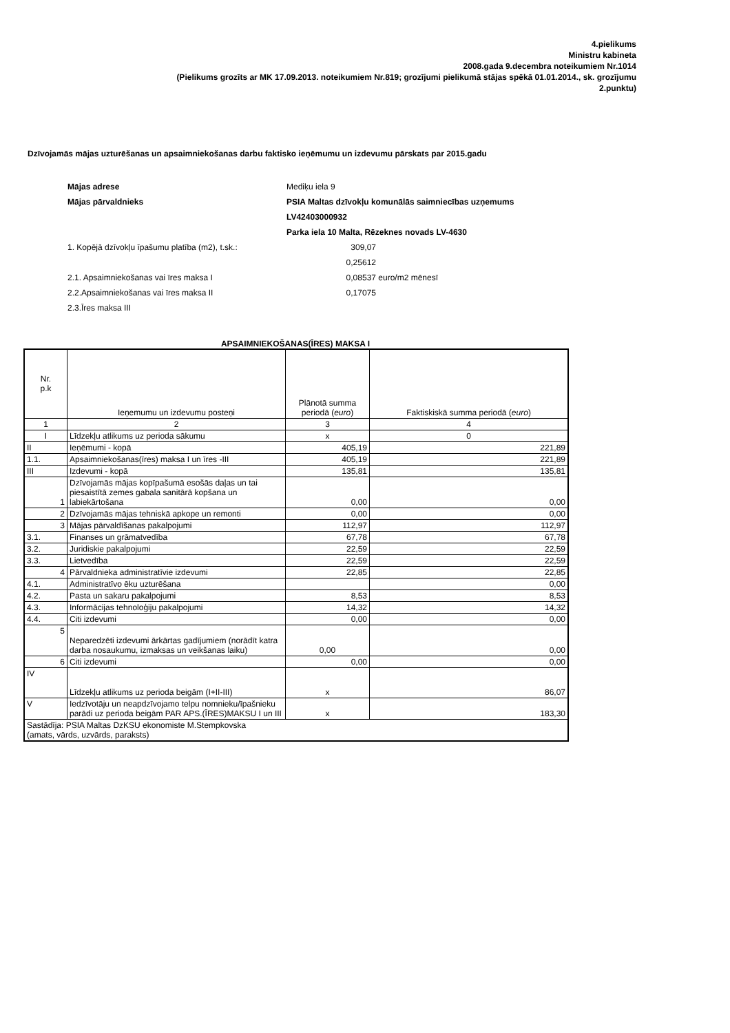4.pielikums
Ministru kabineta
2008.gada 9.decembra noteikumiem Nr.1014
(Pielikums grozīts ar MK 17.09.2013. noteikumiem Nr.819; grozījumi pielikumā stājas spēkā 01.01.2014., sk. grozījumu
2.punktu)
Dzīvojamās mājas uzturēšanas un apsaimniekošanas darbu faktisko ieņēmumu un izdevumu pārskats par 2015.gadu
| Mājas adrese | Mediķu iela 9 | |
| Mājas pārvaldnieks | PSIA Maltas dzīvokļu komunālās saimniecības uzņemums | |
| | LV42403000932 | |
| | Parka iela 10 Malta, Rēzeknes novads LV-4630 | |
| 1. Kopējā dzīvokļu īpašumu platība (m2), t.sk.: | 309,07 | |
| | 0,25612 | |
| 2.1. Apsaimniekošanas vai īres maksa I | 0,08537 | euro/m2 mēnesī |
| 2.2.Apsaimniekošanas vai īres maksa II | 0,17075 | |
| 2.3.Īres maksa III | | |
APSAIMNIEKOŠANAS(ĪRES) MAKSA I
| Nr. p.k | Ieņemumu un izdevumu posteņi | Plānotā summa periodā ( euro ) | Faktiskiskā summa periodā ( euro ) |
| --- | --- | --- | --- |
| 1 | 2 | 3 | 4 |
| I | Līdzekļu atlikums uz perioda sākumu | x | 0 |
| II | Ieņēmumi - kopā | 405,19 | 221,89 |
| 1.1. | Apsaimniekošanas(īres) maksa I un īres -III | 405,19 | 221,89 |
| III | Izdevumi - kopā | 135,81 | 135,81 |
| 1 | Dzīvojamās mājas kopīpašumā esošās daļas un tai piesaistītā zemes gabala sanitārā kopšana un labiekārtošana | 0,00 | 0,00 |
| 2 | Dzīvojamās mājas tehniskā apkope un remonti | 0,00 | 0,00 |
| 3 | Mājas pārvaldīšanas pakalpojumi | 112,97 | 112,97 |
| 3.1. | Finanses un grāmatvedība | 67,78 | 67,78 |
| 3.2. | Juridiskie pakalpojumi | 22,59 | 22,59 |
| 3.3. | Lietvedība | 22,59 | 22,59 |
| 4 | Pārvaldnieka administratīvie izdevumi | 22,85 | 22,85 |
| 4.1. | Administratīvo ēku uzturēšana | | 0,00 |
| 4.2. | Pasta un sakaru pakalpojumi | 8,53 | 8,53 |
| 4.3. | Informācijas tehnoloģiju pakalpojumi | 14,32 | 14,32 |
| 4.4. | Citi izdevumi | 0,00 | 0,00 |
| 5 | Neparedzēti izdevumi ārkārtas gadījumiem (norādīt katra darba nosaukumu, izmaksas un veikšanas laiku) | 0,00 | 0,00 |
| 6 | Citi izdevumi | 0,00 | 0,00 |
| IV | Līdzekļu atlikums uz perioda beigām (I+II-III) | x | 86,07 |
| V | Iedzīvotāju un neapdzīvojamo telpu nomnieku/īpašnieku parādi uz perioda beigām PAR APS.(ĪRES)MAKSU I un III | x | 183,30 |
| Sastādīja: PSIA Maltas DzKSU ekonomiste M.Stempkovska (amats, vārds, uzvārds, paraksts) | | | |